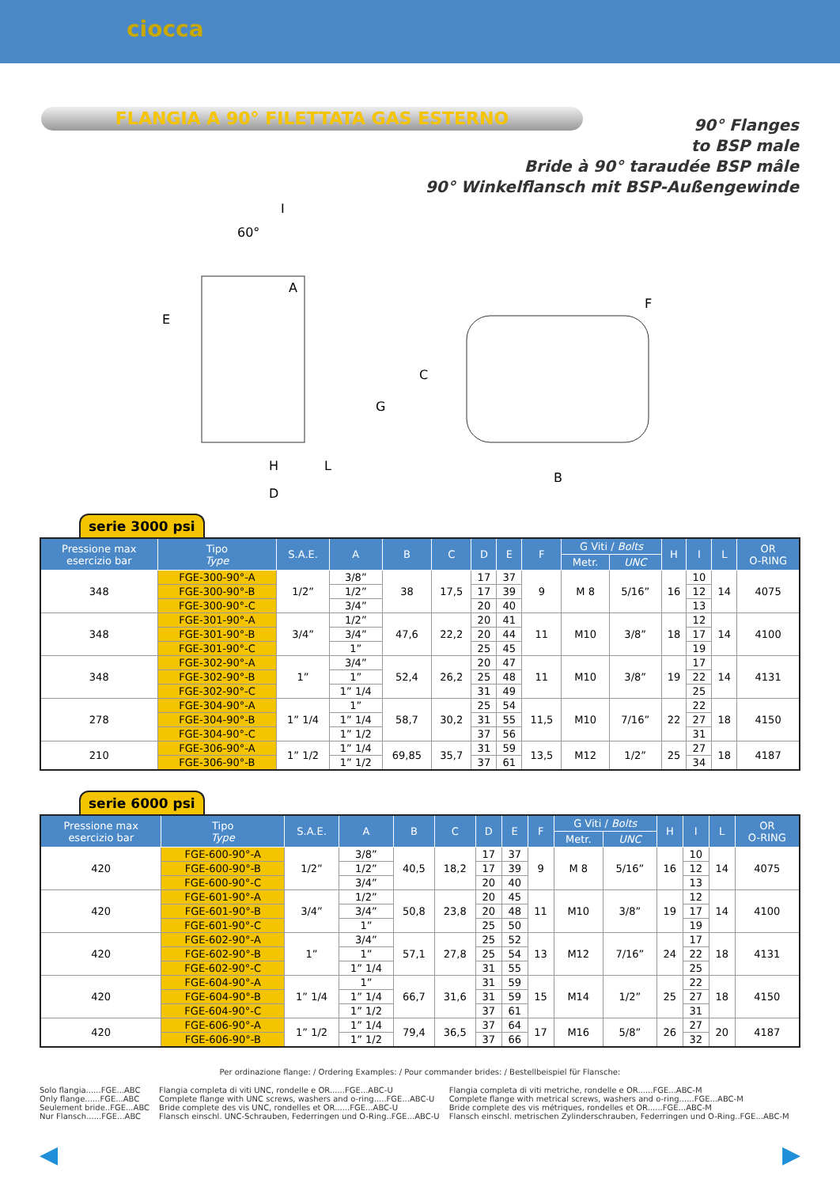ciocca
FLANGIA A 90° FILETTATA GAS ESTERNO
90° Flanges
to BSP male
Bride à 90° taraudée BSP mâle
90° Winkelflansch mit BSP-Außengewinde
60°
I
A
E
G
H
L
D
C
B
F
serie 3000 psi
| Pressione max esercizio bar | Tipo Type | S.A.E. | A | B | C | D | E | F | G Viti / Bolts | | H | I | L | OR O-RING |
| --- | --- | --- | --- | --- | --- | --- | --- | --- | --- | --- | --- | --- | --- | --- |
| | | | | | | | | | Metr. | UNC | | | | |
| 348 | FGE-300-90°-A | 1/2” | 3/8” | 38 | 17,5 | 17 | 37 | 9 | M 8 | 5/16” | 16 | 10 | 14 | 4075 |
| | FGE-300-90°-B | | 1/2” | | | 17 | 39 | | | | | 12 | | |
| | FGE-300-90°-C | | 3/4” | | | 20 | 40 | | | | | 13 | | |
| 348 | FGE-301-90°-A | 3/4” | 1/2” | 47,6 | 22,2 | 20 | 41 | 11 | M10 | 3/8” | 18 | 12 | 14 | 4100 |
| | FGE-301-90°-B | | 3/4” | | | 20 | 44 | | | | | 17 | | |
| | FGE-301-90°-C | | 1” | | | 25 | 45 | | | | | 19 | | |
| 348 | FGE-302-90°-A | 1” | 3/4” | 52,4 | 26,2 | 20 | 47 | 11 | M10 | 3/8” | 19 | 17 | 14 | 4131 |
| | FGE-302-90°-B | | 1” | | | 25 | 48 | | | | | 22 | | |
| | FGE-302-90°-C | | 1” 1/4 | | | 31 | 49 | | | | | 25 | | |
| 278 | FGE-304-90°-A | 1” 1/4 | 1” | 58,7 | 30,2 | 25 | 54 | 11,5 | M10 | 7/16” | 22 | 22 | 18 | 4150 |
| | FGE-304-90°-B | | 1” 1/4 | | | 31 | 55 | | | | | 27 | | |
| | FGE-304-90°-C | | 1” 1/2 | | | 37 | 56 | | | | | 31 | | |
| 210 | FGE-306-90°-A | 1” 1/2 | 1” 1/4 | 69,85 | 35,7 | 31 | 59 | 13,5 | M12 | 1/2” | 25 | 27 | 18 | 4187 |
| | FGE-306-90°-B | | 1” 1/2 | | | 37 | 61 | | | | | 34 | | |
serie 6000 psi
| Pressione max esercizio bar | Tipo Type | S.A.E. | A | B | C | D | E | F | G Viti / Bolts | | H | I | L | OR O-RING |
| --- | --- | --- | --- | --- | --- | --- | --- | --- | --- | --- | --- | --- | --- | --- |
| | | | | | | | | | Metr. | UNC | | | | |
| 420 | FGE-600-90°-A | 1/2” | 3/8” | 40,5 | 18,2 | 17 | 37 | 9 | M 8 | 5/16” | 16 | 10 | 14 | 4075 |
| | FGE-600-90°-B | | 1/2” | | | 17 | 39 | | | | | 12 | | |
| | FGE-600-90°-C | | 3/4” | | | 20 | 40 | | | | | 13 | | |
| 420 | FGE-601-90°-A | 3/4” | 1/2” | 50,8 | 23,8 | 20 | 45 | 11 | M10 | 3/8” | 19 | 12 | 14 | 4100 |
| | FGE-601-90°-B | | 3/4” | | | 20 | 48 | | | | | 17 | | |
| | FGE-601-90°-C | | 1” | | | 25 | 50 | | | | | 19 | | |
| 420 | FGE-602-90°-A | 1” | 3/4” | 57,1 | 27,8 | 25 | 52 | 13 | M12 | 7/16” | 24 | 17 | 18 | 4131 |
| | FGE-602-90°-B | | 1” | | | 25 | 54 | | | | | 22 | | |
| | FGE-602-90°-C | | 1” 1/4 | | | 31 | 55 | | | | | 25 | | |
| 420 | FGE-604-90°-A | 1” 1/4 | 1” | 66,7 | 31,6 | 31 | 59 | 15 | M14 | 1/2” | 25 | 22 | 18 | 4150 |
| | FGE-604-90°-B | | 1” 1/4 | | | 31 | 59 | | | | | 27 | | |
| | FGE-604-90°-C | | 1” 1/2 | | | 37 | 61 | | | | | 31 | | |
| 420 | FGE-606-90°-A | 1” 1/2 | 1” 1/4 | 79,4 | 36,5 | 37 | 64 | 17 | M16 | 5/8” | 26 | 27 | 20 | 4187 |
| | FGE-606-90°-B | | 1” 1/2 | | | 37 | 66 | | | | | 32 | | |
Per ordinazione flange: / Ordering Examples: / Pour commander brides: / Bestellbeispiel für Flansche:
Solo flangia......FGE...ABC
Only flange......FGE...ABC
Seulement bride..FGE...ABC
Nur Flansch......FGE...ABC
Flangia completa di viti UNC, rondelle e OR......FGE...ABC-U
Complete flange with UNC screws, washers and o-ring.....FGE...ABC-U
Bride complete des vis UNC, rondelles et OR......FGE...ABC-U
Flansch einschl. UNC-Schrauben, Federringen und O-Ring..FGE...ABC-U
Flangia completa di viti metriche, rondelle e OR......FGE...ABC-M
Complete flange with metrical screws, washers and o-ring......FGE...ABC-M
Bride complete des vis métriques, rondelles et OR......FGE...ABC-M
Flansch einschl. metrischen Zylinderschrauben, Federringen und O-Ring..FGE...ABC-M
◀ ▶